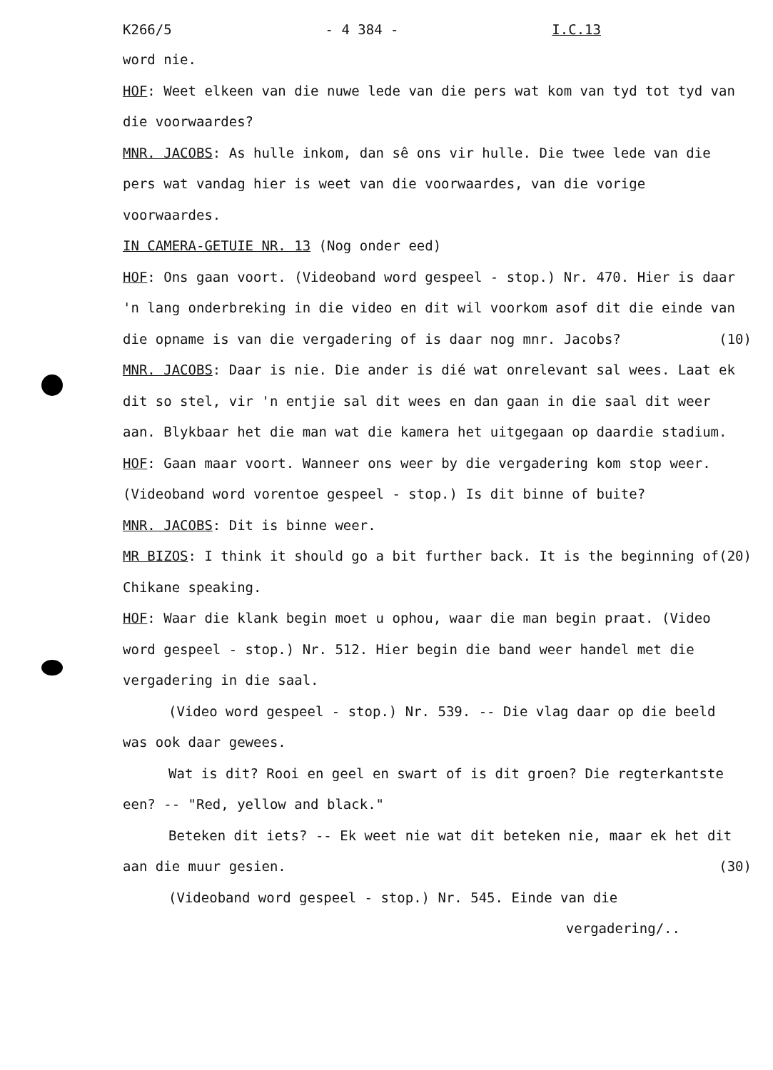K266/5 - 4 384 - I.C.13
word nie.
HOF: Weet elkeen van die nuwe lede van die pers wat kom van tyd tot tyd van die voorwaardes?
MNR. JACOBS: As hulle inkom, dan sê ons vir hulle. Die twee lede van die pers wat vandag hier is weet van die voorwaardes, van die vorige voorwaardes.
IN CAMERA-GETUIE NR. 13 (Nog onder eed)
HOF: Ons gaan voort. (Videoband word gespeel - stop.) Nr. 470. Hier is daar 'n lang onderbreking in die video en dit wil voorkom asof dit die einde van die opname is van die vergadering of (10) is daar nog mnr. Jacobs?
MNR. JACOBS: Daar is nie. Die ander is dié wat onrelevant sal wees. Laat ek dit so stel, vir 'n entjie sal dit wees en dan gaan in die saal dit weer aan. Blykbaar het die man wat die kamera het uitgegaan op daardie stadium.
HOF: Gaan maar voort. Wanneer ons weer by die vergadering kom stop weer. (Videoband word vorentoe gespeel - stop.) Is dit binne of buite?
MNR. JACOBS: Dit is binne weer.
MR BIZOS: I think it should go a bit further back. It is (20) the beginning of Chikane speaking.
HOF: Waar die klank begin moet u ophou, waar die man begin praat. (Video word gespeel - stop.) Nr. 512. Hier begin die band weer handel met die vergadering in die saal.
(Video word gespeel - stop.) Nr. 539. -- Die vlag daar op die beeld was ook daar gewees.
Wat is dit? Rooi en geel en swart of is dit groen? Die regterkantste een? -- "Red, yellow and black."
Beteken dit iets? -- Ek weet nie wat dit beteken nie, maar ek het dit aan die muur gesien. (30)
(Videoband word gespeel - stop.) Nr. 545. Einde van die
vergadering/..